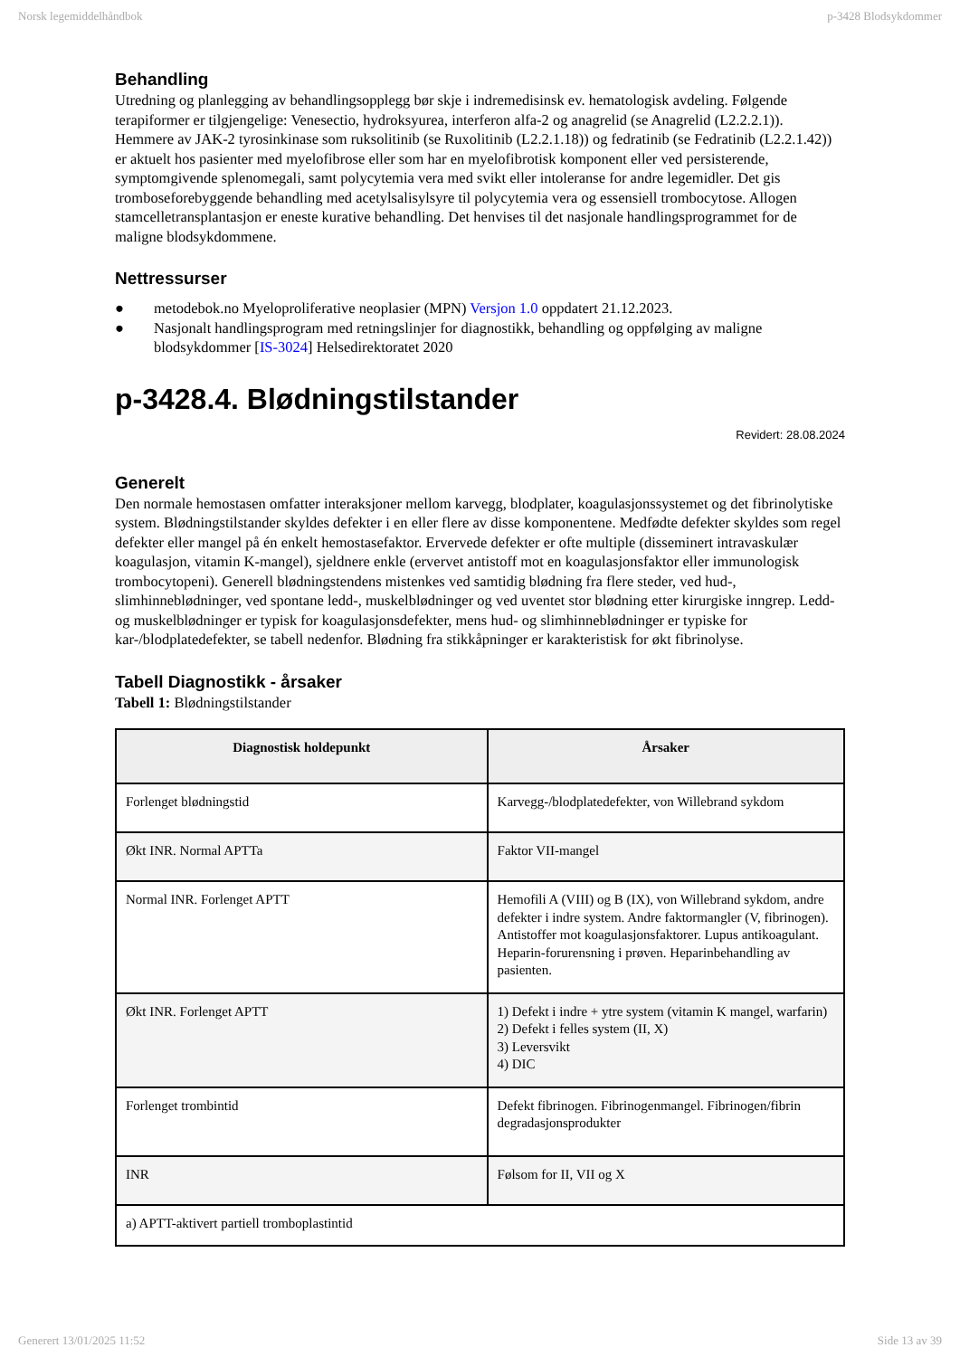Norsk legemiddelhåndbok p-3428 Blodsykdommer
Behandling
Utredning og planlegging av behandlingsopplegg bør skje i indremedisinsk ev. hematologisk avdeling. Følgende terapiformer er tilgjengelige: Venesectio, hydroksyurea, interferon alfa-2 og anagrelid (se Anagrelid (L2.2.2.1)). Hemmere av JAK-2 tyrosinkinase som ruksolitinib (se Ruxolitinib (L2.2.1.18)) og fedratinib (se Fedratinib (L2.2.1.42)) er aktuelt hos pasienter med myelofibrose eller som har en myelofibrotisk komponent eller ved persisterende, symptomgivende splenomegali, samt polycytemia vera med svikt eller intoleranse for andre legemidler. Det gis tromboseforebyggende behandling med acetylsalisylsyre til polycytemia vera og essensiell trombocytose. Allogen stamcelletransplantasjon er eneste kurative behandling. Det henvises til det nasjonale handlingsprogrammet for de maligne blodsykdommene.
Nettressurser
● metodebok.no Myeloproliferative neoplasier (MPN) Versjon 1.0 oppdatert 21.12.2023.
● Nasjonalt handlingsprogram med retningslinjer for diagnostikk, behandling og oppfølging av maligne blodsykdommer [IS-3024] Helsedirektoratet 2020
p-3428.4. Blødningstilstander
Revidert: 28.08.2024
Generelt
Den normale hemostasen omfatter interaksjoner mellom karvegg, blodplater, koagulasjonssystemet og det fibrinolytiske system. Blødningstilstander skyldes defekter i en eller flere av disse komponentene. Medfødte defekter skyldes som regel defekter eller mangel på én enkelt hemostasefaktor. Ervervede defekter er ofte multiple (disseminert intravaskulær koagulasjon, vitamin K-mangel), sjeldnere enkle (ervervet antistoff mot en koagulasjonsfaktor eller immunologisk trombocytopeni). Generell blødningstendens mistenkes ved samtidig blødning fra flere steder, ved hud-, slimhinneblødninger, ved spontane ledd-, muskelblødninger og ved uventet stor blødning etter kirurgiske inngrep. Ledd- og muskelblødninger er typisk for koagulasjonsdefekter, mens hud- og slimhinneblødninger er typiske for kar-/blodplatedefekter, se tabell nedenfor. Blødning fra stikkåpninger er karakteristisk for økt fibrinolyse.
Tabell Diagnostikk - årsaker
Tabell 1: Blødningstilstander
| Diagnostisk holdepunkt | Årsaker |
| --- | --- |
| Forlenget blødningstid | Karvegg-/blodplatedefekter, von Willebrand sykdom |
| Økt INR. Normal APTTa | Faktor VII-mangel |
| Normal INR. Forlenget APTT | Hemofili A (VIII) og B (IX), von Willebrand sykdom, andre defekter i indre system. Andre faktormangler (V, fibrinogen). Antistoffer mot koagulasjonsfaktorer. Lupus antikoagulant. Heparin-forurensning i prøven. Heparinbehandling av pasienten. |
| Økt INR. Forlenget APTT | 1) Defekt i indre + ytre system (vitamin K mangel, warfarin) 2) Defekt i felles system (II, X) 3) Leversvikt 4) DIC |
| Forlenget trombintid | Defekt fibrinogen. Fibrinogenmangel. Fibrinogen/fibrin degradasjonsprodukter |
| INR | Følsom for II, VII og X |
| a) APTT-aktivert partiell tromboplastintid | |
Generert 13/01/2025 11:52 Side 13 av 39